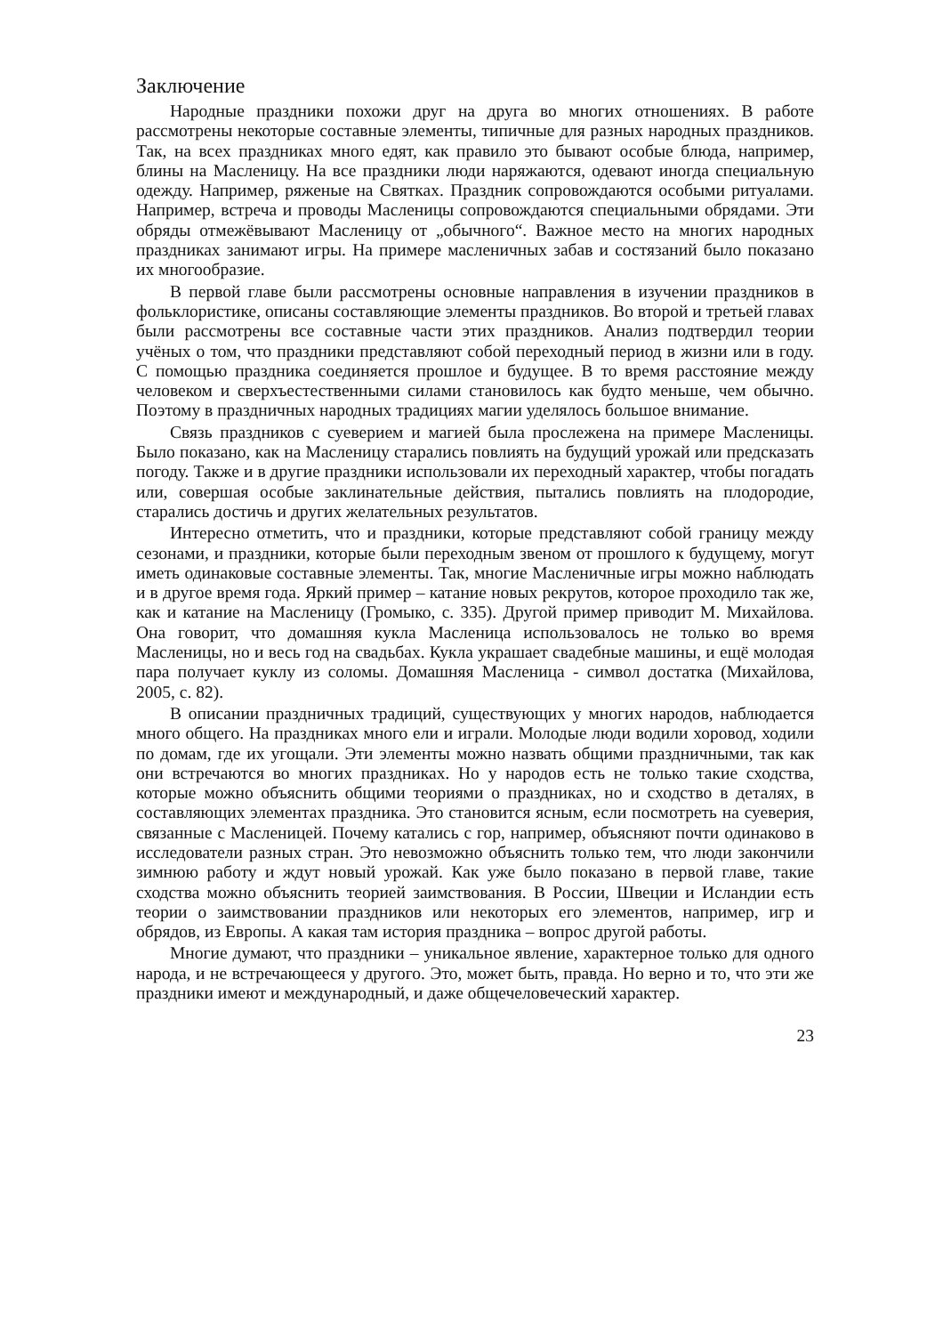Заключение
Народные праздники похожи друг на друга во многих отношениях. В работе рассмотрены некоторые составные элементы, типичные для разных народных праздников. Так, на всех праздниках много едят, как правило это бывают особые блюда, например, блины на Масленицу. На все праздники люди наряжаются, одевают иногда специальную одежду. Например, ряженые на Святках. Праздник сопровождаются особыми ритуалами. Например, встреча и проводы Масленицы сопровождаются специальными обрядами. Эти обряды отмежёвывают Масленицу от „обычного“. Важное место на многих народных праздниках занимают игры. На примере масленичных забав и состязаний было показано их многообразие.
В первой главе были рассмотрены основные направления в изучении праздников в фольклористике, описаны составляющие элементы праздников. Во второй и третьей главах были рассмотрены все составные части этих праздников. Анализ подтвердил теории учёных о том, что праздники представляют собой переходный период в жизни или в году. С помощью праздника соединяется прошлое и будущее. В то время расстояние между человеком и сверхъестественными силами становилось как будто меньше, чем обычно. Поэтому в праздничных народных традициях магии уделялось большое внимание.
Связь праздников с суеверием и магией была прослежена на примере Масленицы. Было показано, как на Масленицу старались повлиять на будущий урожай или предсказать погоду. Также и в другие праздники использовали их переходный характер, чтобы погадать или, совершая особые заклинательные действия, пытались повлиять на плодородие, старались достичь и других желательных результатов.
Интересно отметить, что и праздники, которые представляют собой границу между сезонами, и праздники, которые были переходным звеном от прошлого к будущему, могут иметь одинаковые составные элементы. Так, многие Масленичные игры можно наблюдать и в другое время года. Яркий пример – катание новых рекрутов, которое проходило так же, как и катание на Масленицу (Громыко, с. 335). Другой пример приводит М. Михайлова. Она говорит, что домашняя кукла Масленица использовалось не только во время Масленицы, но и весь год на свадьбах. Кукла украшает свадебные машины, и ещё молодая пара получает куклу из соломы. Домашняя Масленица - символ достатка (Михайлова, 2005, с. 82).
В описании праздничных традиций, существующих у многих народов, наблюдается много общего. На праздниках много ели и играли. Молодые люди водили хоровод, ходили по домам, где их угощали. Эти элементы можно назвать общими праздничными, так как они встречаются во многих праздниках. Но у народов есть не только такие сходства, которые можно объяснить общими теориями о праздниках, но и сходство в деталях, в составляющих элементах праздника. Это становится ясным, если посмотреть на суеверия, связанные с Масленицей. Почему катались с гор, например, объясняют почти одинаково в исследователи разных стран. Это невозможно объяснить только тем, что люди закончили зимнюю работу и ждут новый урожай. Как уже было показано в первой главе, такие сходства можно объяснить теорией заимствования. В России, Швеции и Исландии есть теории о заимствовании праздников или некоторых его элементов, например, игр и обрядов, из Европы. А какая там история праздника – вопрос другой работы.
Многие думают, что праздники – уникальное явление, характерное только для одного народа, и не встречающееся у другого. Это, может быть, правда. Но верно и то, что эти же праздники имеют и международный, и даже общечеловеческий характер.
23